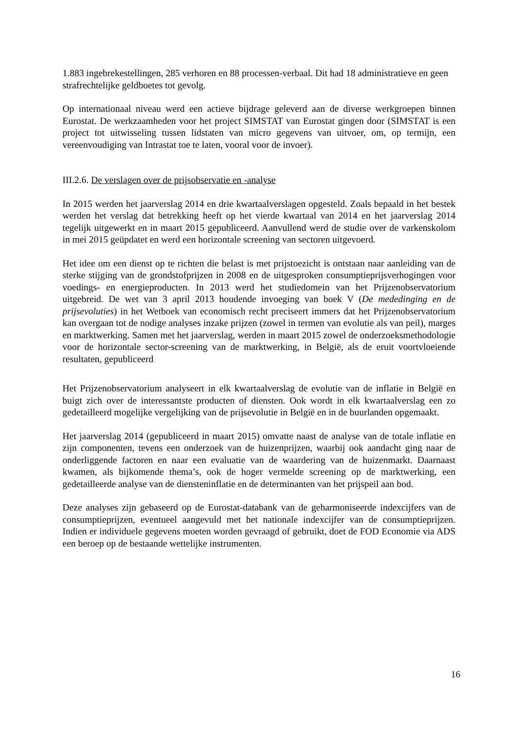1.883 ingebrekestellingen, 285 verhoren en 88 processen-verbaal. Dit had 18 administratieve en geen strafrechtelijke geldboetes tot gevolg.
Op internationaal niveau werd een actieve bijdrage geleverd aan de diverse werkgroepen binnen Eurostat. De werkzaamheden voor het project SIMSTAT van Eurostat gingen door (SIMSTAT is een project tot uitwisseling tussen lidstaten van micro gegevens van uitvoer, om, op termijn, een vereenvoudiging van Intrastat toe te laten, vooral voor de invoer).
III.2.6. De verslagen over de prijsobservatie en -analyse
In 2015 werden het jaarverslag 2014 en drie kwartaalverslagen opgesteld. Zoals bepaald in het bestek werden het verslag dat betrekking heeft op het vierde kwartaal van 2014 en het jaarverslag 2014 tegelijk uitgewerkt en in maart 2015 gepubliceerd. Aanvullend werd de studie over de varkenskolom in mei 2015 geüpdatet en werd een horizontale screening van sectoren uitgevoerd.
Het idee om een dienst op te richten die belast is met prijstoezicht is ontstaan naar aanleiding van de sterke stijging van de grondstofprijzen in 2008 en de uitgesproken consumptieprijsverhogingen voor voedings- en energieproducten. In 2013 werd het studiedomein van het Prijzenobservatorium uitgebreid. De wet van 3 april 2013 houdende invoeging van boek V (De mededinging en de prijsevoluties) in het Wetboek van economisch recht preciseert immers dat het Prijzenobservatorium kan overgaan tot de nodige analyses inzake prijzen (zowel in termen van evolutie als van peil), marges en marktwerking. Samen met het jaarverslag, werden in maart 2015 zowel de onderzoeksmethodologie voor de horizontale sector-screening van de marktwerking, in België, als de eruit voortvloeiende resultaten, gepubliceerd
Het Prijzenobservatorium analyseert in elk kwartaalverslag de evolutie van de inflatie in België en buigt zich over de interessantste producten of diensten. Ook wordt in elk kwartaalverslag een zo gedetailleerd mogelijke vergelijking van de prijsevolutie in België en in de buurlanden opgemaakt.
Het jaarverslag 2014 (gepubliceerd in maart 2015) omvatte naast de analyse van de totale inflatie en zijn componenten, tevens een onderzoek van de huizenprijzen, waarbij ook aandacht ging naar de onderliggende factoren en naar een evaluatie van de waardering van de huizenmarkt. Daarnaast kwamen, als bijkomende thema’s, ook de hoger vermelde screening op de marktwerking, een gedetailleerde analyse van de dienst­eninflatie en de determinanten van het prijspeil aan bod.
Deze analyses zijn gebaseerd op de Eurostat-databank van de geharmoniseerde indexcijfers van de consumptieprijzen, eventueel aangevuld met het nationale indexcijfer van de consumptieprijzen. Indien er individuele gegevens moeten worden gevraagd of gebruikt, doet de FOD Economie via ADS een beroep op de bestaande wettelijke instrumenten.
16